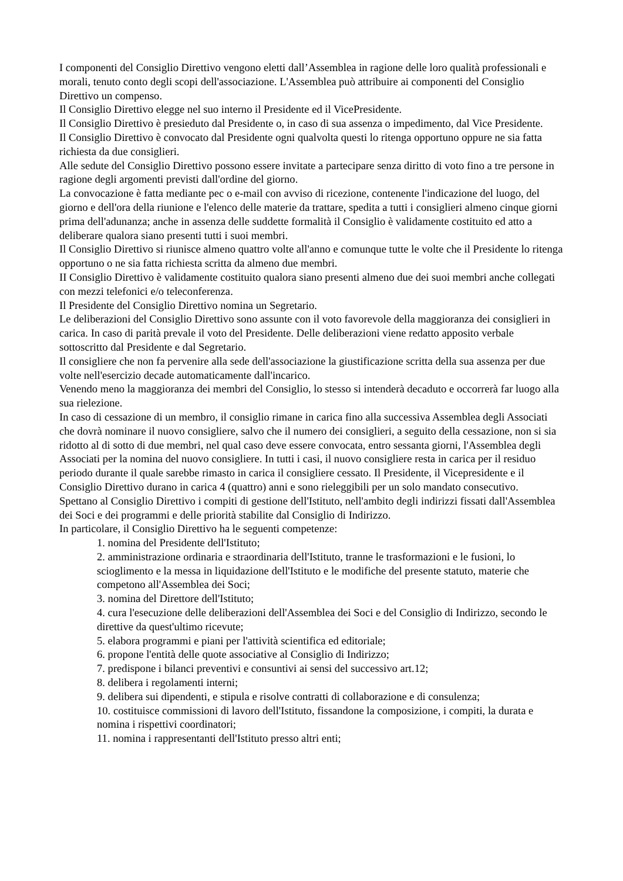I componenti del Consiglio Direttivo vengono eletti dall’Assemblea in ragione delle loro qualità professionali e morali, tenuto conto degli scopi dell'associazione. L'Assemblea può attribuire ai componenti del Consiglio Direttivo un compenso.
Il Consiglio Direttivo elegge nel suo interno il Presidente ed il VicePresidente.
Il Consiglio Direttivo è presieduto dal Presidente o, in caso di sua assenza o impedimento, dal Vice Presidente.
Il Consiglio Direttivo è convocato dal Presidente ogni qualvolta questi lo ritenga opportuno oppure ne sia fatta richiesta da due consiglieri.
Alle sedute del Consiglio Direttivo possono essere invitate a partecipare senza diritto di voto fino a tre persone in ragione degli argomenti previsti dall'ordine del giorno.
La convocazione è fatta mediante pec o e-mail con avviso di ricezione, contenente l'indicazione del luogo, del giorno e dell'ora della riunione e l'elenco delle materie da trattare, spedita a tutti i consiglieri almeno cinque giorni prima dell'adunanza; anche in assenza delle suddette formalità il Consiglio è validamente costituito ed atto a deliberare qualora siano presenti tutti i suoi membri.
Il Consiglio Direttivo si riunisce almeno quattro volte all'anno e comunque tutte le volte che il Presidente lo ritenga opportuno o ne sia fatta richiesta scritta da almeno due membri.
II Consiglio Direttivo è validamente costituito qualora siano presenti almeno due dei suoi membri anche collegati con mezzi telefonici e/o teleconferenza.
Il Presidente del Consiglio Direttivo nomina un Segretario.
Le deliberazioni del Consiglio Direttivo sono assunte con il voto favorevole della maggioranza dei consiglieri in carica. In caso di parità prevale il voto del Presidente. Delle deliberazioni viene redatto apposito verbale sottoscritto dal Presidente e dal Segretario.
Il consigliere che non fa pervenire alla sede dell'associazione la giustificazione scritta della sua assenza per due volte nell'esercizio decade automaticamente dall'incarico.
Venendo meno la maggioranza dei membri del Consiglio, lo stesso si intenderà decaduto e occorrerà far luogo alla sua rielezione.
In caso di cessazione di un membro, il consiglio rimane in carica fino alla successiva Assemblea degli Associati che dovrà nominare il nuovo consigliere, salvo che il numero dei consiglieri, a seguito della cessazione, non si sia ridotto al di sotto di due membri, nel qual caso deve essere convocata, entro sessanta giorni, l'Assemblea degli Associati per la nomina del nuovo consigliere. In tutti i casi, il nuovo consigliere resta in carica per il residuo periodo durante il quale sarebbe rimasto in carica il consigliere cessato. Il Presidente, il Vicepresidente e il Consiglio Direttivo durano in carica 4 (quattro) anni e sono rieleggibili per un solo mandato consecutivo.
Spettano al Consiglio Direttivo i compiti di gestione dell'Istituto, nell'ambito degli indirizzi fissati dall'Assemblea dei Soci e dei programmi e delle priorità stabilite dal Consiglio di Indirizzo.
In particolare, il Consiglio Direttivo ha le seguenti competenze:
1. nomina del Presidente dell'Istituto;
2. amministrazione ordinaria e straordinaria dell'Istituto, tranne le trasformazioni e le fusioni, lo scioglimento e la messa in liquidazione dell'Istituto e le modifiche del presente statuto, materie che competono all'Assemblea dei Soci;
3. nomina del Direttore dell'Istituto;
4. cura l'esecuzione delle deliberazioni dell'Assemblea dei Soci e del Consiglio di Indirizzo, secondo le direttive da quest'ultimo ricevute;
5. elabora programmi e piani per l'attività scientifica ed editoriale;
6. propone l'entità delle quote associative al Consiglio di Indirizzo;
7. predispone i bilanci preventivi e consuntivi ai sensi del successivo art.12;
8. delibera i regolamenti interni;
9. delibera sui dipendenti, e stipula e risolve contratti di collaborazione e di consulenza;
10. costituisce commissioni di lavoro dell'Istituto, fissandone la composizione, i compiti, la durata e nomina i rispettivi coordinatori;
11. nomina i rappresentanti dell'Istituto presso altri enti;